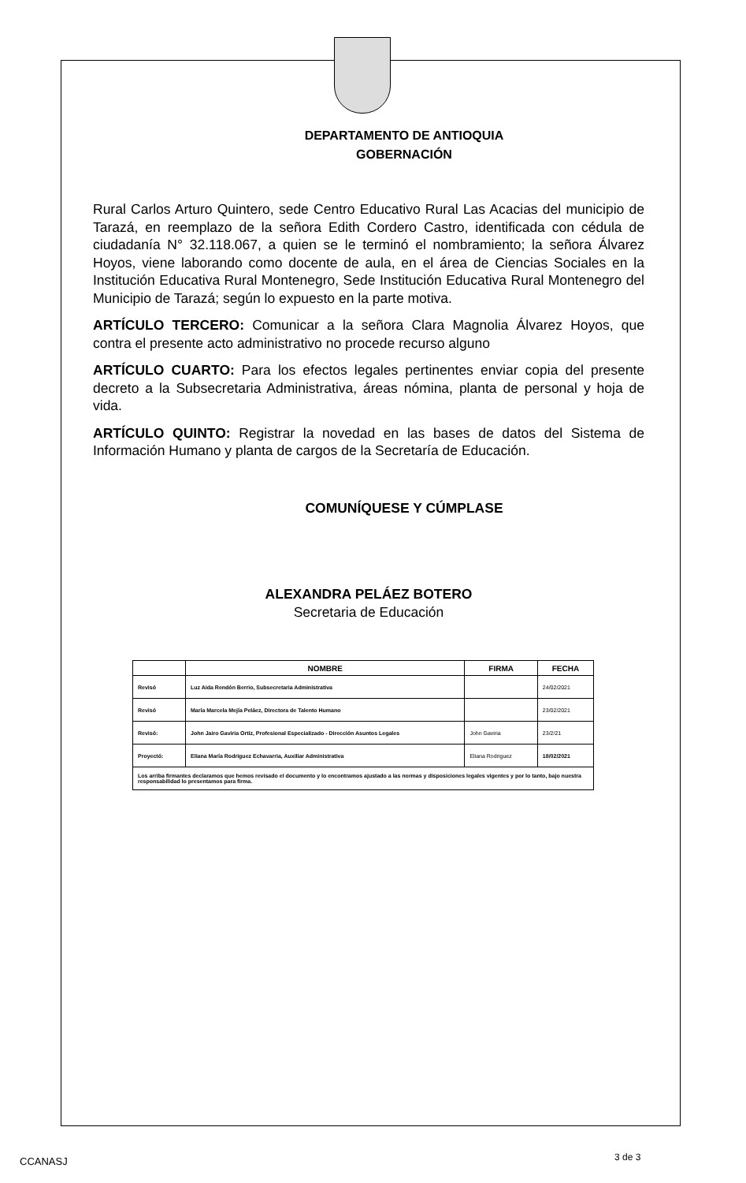DEPARTAMENTO DE ANTIOQUIA
GOBERNACIÓN
Rural Carlos Arturo Quintero, sede Centro Educativo Rural Las Acacias del municipio de Tarazá, en reemplazo de la señora Edith Cordero Castro, identificada con cédula de ciudadanía N° 32.118.067, a quien se le terminó el nombramiento; la señora Álvarez Hoyos, viene laborando como docente de aula, en el área de Ciencias Sociales en la Institución Educativa Rural Montenegro, Sede Institución Educativa Rural Montenegro del Municipio de Tarazá; según lo expuesto en la parte motiva.
ARTÍCULO TERCERO: Comunicar a la señora Clara Magnolia Álvarez Hoyos, que contra el presente acto administrativo no procede recurso alguno
ARTÍCULO CUARTO: Para los efectos legales pertinentes enviar copia del presente decreto a la Subsecretaria Administrativa, áreas nómina, planta de personal y hoja de vida.
ARTÍCULO QUINTO: Registrar la novedad en las bases de datos del Sistema de Información Humano y planta de cargos de la Secretaría de Educación.
COMUNÍQUESE Y CÚMPLASE
ALEXANDRA PELÁEZ BOTERO
Secretaria de Educación
| | NOMBRE | FIRMA | FECHA |
| --- | --- | --- | --- |
| Revisó | Luz Aida Rendón Berrio, Subsecretaria Administrativa | | 24/02/2021 |
| Revisó | María Marcela Mejía Peláez, Directora de Talento Humano | | 23/02/2021 |
| Revisó: | John Jairo Gaviria Ortiz, Profesional Especializado - Dirección Asuntos Legales | John Gaviria | 23/2/21 |
| Proyectó: | Eliana María Rodriguez Echavarria, Auxiliar Administrativa | Eliana Rodriguez | 18/02/2021 |
| Los arriba firmantes declaramos que hemos revisado el documento y lo encontramos ajustado a las normas y disposiciones legales vigentes y por lo tanto, bajo nuestra responsabilidad lo presentamos para firma. | | | |
CCANASJ 3 de 3